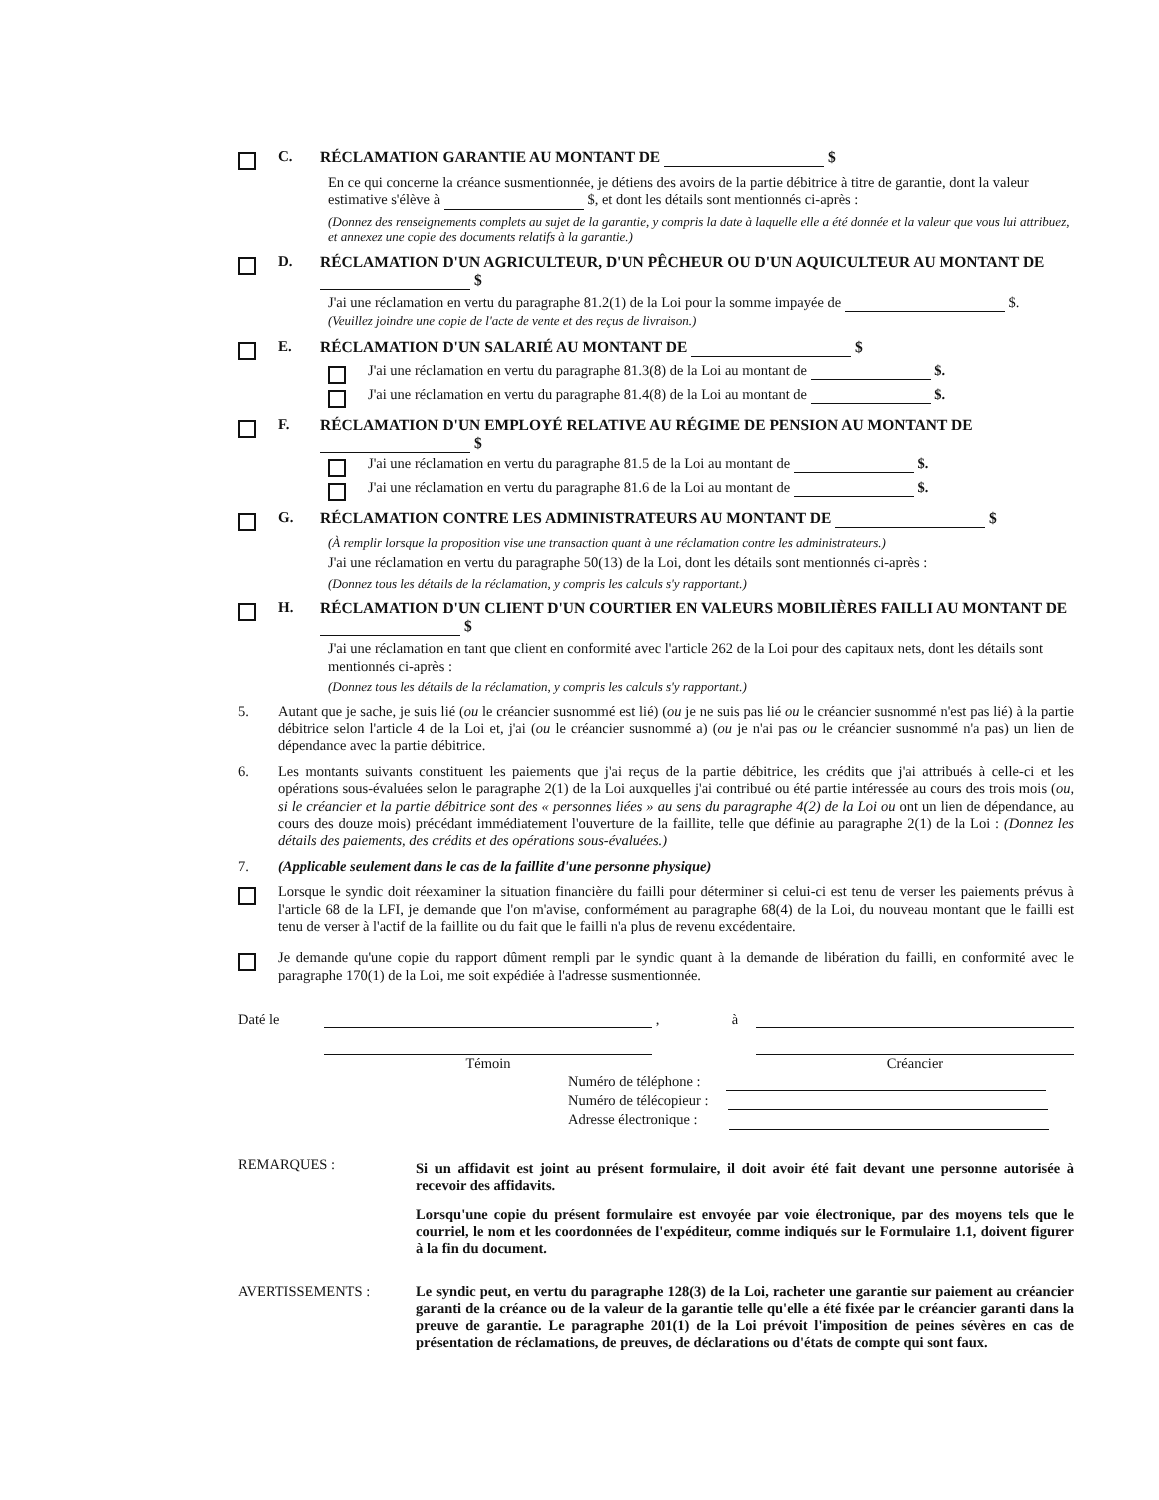C. RÉCLAMATION GARANTIE AU MONTANT DE $
En ce qui concerne la créance susmentionnée, je détiens des avoirs de la partie débitrice à titre de garantie, dont la valeur estimative s'élève à $, et dont les détails sont mentionnés ci-après :
(Donnez des renseignements complets au sujet de la garantie, y compris la date à laquelle elle a été donnée et la valeur que vous lui attribuez, et annexez une copie des documents relatifs à la garantie.)
D. RÉCLAMATION D'UN AGRICULTEUR, D'UN PÊCHEUR OU D'UN AQUICULTEUR AU MONTANT DE $
J'ai une réclamation en vertu du paragraphe 81.2(1) de la Loi pour la somme impayée de $.
(Veuillez joindre une copie de l'acte de vente et des reçus de livraison.)
E. RÉCLAMATION D'UN SALARIÉ AU MONTANT DE $
J'ai une réclamation en vertu du paragraphe 81.3(8) de la Loi au montant de $.
J'ai une réclamation en vertu du paragraphe 81.4(8) de la Loi au montant de $.
F. RÉCLAMATION D'UN EMPLOYÉ RELATIVE AU RÉGIME DE PENSION AU MONTANT DE $
J'ai une réclamation en vertu du paragraphe 81.5 de la Loi au montant de $.
J'ai une réclamation en vertu du paragraphe 81.6 de la Loi au montant de $.
G. RÉCLAMATION CONTRE LES ADMINISTRATEURS AU MONTANT DE $
(À remplir lorsque la proposition vise une transaction quant à une réclamation contre les administrateurs.)
J'ai une réclamation en vertu du paragraphe 50(13) de la Loi, dont les détails sont mentionnés ci-après :
(Donnez tous les détails de la réclamation, y compris les calculs s'y rapportant.)
H. RÉCLAMATION D'UN CLIENT D'UN COURTIER EN VALEURS MOBILIÈRES FAILLI AU MONTANT DE $
J'ai une réclamation en tant que client en conformité avec l'article 262 de la Loi pour des capitaux nets, dont les détails sont mentionnés ci-après :
(Donnez tous les détails de la réclamation, y compris les calculs s'y rapportant.)
5. Autant que je sache, je suis lié (ou le créancier susnommé est lié) (ou je ne suis pas lié ou le créancier susnommé n'est pas lié) à la partie débitrice selon l'article 4 de la Loi et, j'ai (ou le créancier susnommé a) (ou je n'ai pas ou le créancier susnommé n'a pas) un lien de dépendance avec la partie débitrice.
6. Les montants suivants constituent les paiements que j'ai reçus de la partie débitrice, les crédits que j'ai attribués à celle-ci et les opérations sous-évaluées selon le paragraphe 2(1) de la Loi auxquelles j'ai contribué ou été partie intéressée au cours des trois mois (ou, si le créancier et la partie débitrice sont des « personnes liées » au sens du paragraphe 4(2) de la Loi ou ont un lien de dépendance, au cours des douze mois) précédant immédiatement l'ouverture de la faillite, telle que définie au paragraphe 2(1) de la Loi : (Donnez les détails des paiements, des crédits et des opérations sous-évaluées.)
7. (Applicable seulement dans le cas de la faillite d'une personne physique)
Lorsque le syndic doit réexaminer la situation financière du failli pour déterminer si celui-ci est tenu de verser les paiements prévus à l'article 68 de la LFI, je demande que l'on m'avise, conformément au paragraphe 68(4) de la Loi, du nouveau montant que le failli est tenu de verser à l'actif de la faillite ou du fait que le failli n'a plus de revenu excédentaire.
Je demande qu'une copie du rapport dûment rempli par le syndic quant à la demande de libération du failli, en conformité avec le paragraphe 170(1) de la Loi, me soit expédiée à l'adresse susmentionnée.
Daté le
, à
Témoin Créancier
Numéro de téléphone :
Numéro de télécopieur :
Adresse électronique :
REMARQUES :
Si un affidavit est joint au présent formulaire, il doit avoir été fait devant une personne autorisée à recevoir des affidavits.
Lorsqu'une copie du présent formulaire est envoyée par voie électronique, par des moyens tels que le courriel, le nom et les coordonnées de l'expéditeur, comme indiqués sur le Formulaire 1.1, doivent figurer à la fin du document.
AVERTISSEMENTS : Le syndic peut, en vertu du paragraphe 128(3) de la Loi, racheter une garantie sur paiement au créancier garanti de la créance ou de la valeur de la garantie telle qu'elle a été fixée par le créancier garanti dans la preuve de garantie. Le paragraphe 201(1) de la Loi prévoit l'imposition de peines sévères en cas de présentation de réclamations, de preuves, de déclarations ou d'états de compte qui sont faux.